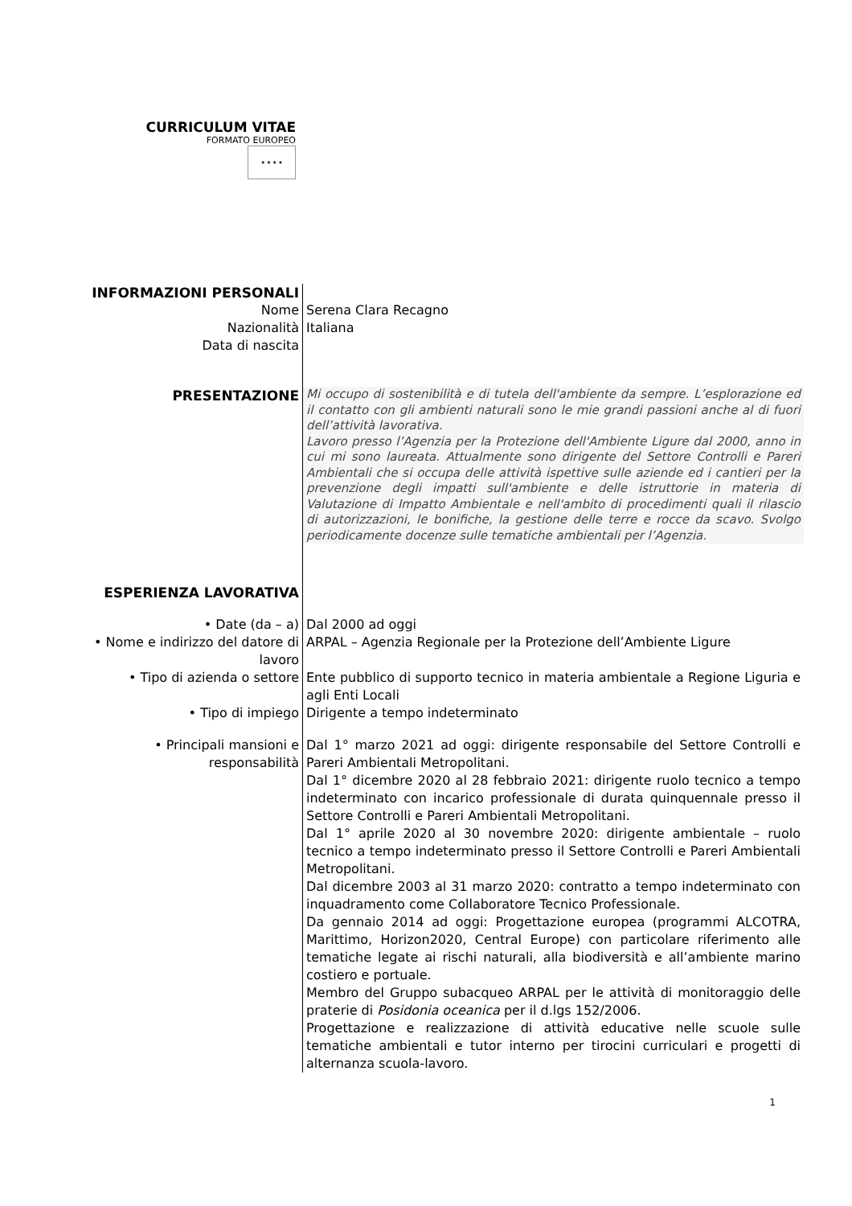CURRICULUM VITAE
FORMATO EUROPEO
★ ★ ★ ★
| INFORMAZIONI PERSONALI | |
| Nome | Serena Clara Recagno |
| Nazionalità | Italiana |
| Data di nascita | |
| PRESENTAZIONE | Mi occupo di sostenibilità e di tutela dell'ambiente da sempre. L’esplorazione ed il contatto con gli ambienti naturali sono le mie grandi passioni anche al di fuori dell’attività lavorativa. Lavoro presso l’Agenzia per la Protezione dell'Ambiente Ligure dal 2000, anno in cui mi sono laureata. Attualmente sono dirigente del Settore Controlli e Pareri Ambientali che si occupa delle attività ispettive sulle aziende ed i cantieri per la prevenzione degli impatti sull'ambiente e delle istruttorie in materia di Valutazione di Impatto Ambientale e nell'ambito di procedimenti quali il rilascio di autorizzazioni, le bonifiche, la gestione delle terre e rocce da scavo. Svolgo periodicamente docenze sulle tematiche ambientali per l’Agenzia. |
| ESPERIENZA LAVORATIVA | |
| • Date (da – a) | Dal 2000 ad oggi |
| • Nome e indirizzo del datore di lavoro | ARPAL – Agenzia Regionale per la Protezione dell’Ambiente Ligure |
| • Tipo di azienda o settore | Ente pubblico di supporto tecnico in materia ambientale a Regione Liguria e agli Enti Locali |
| • Tipo di impiego | Dirigente a tempo indeterminato |
| • Principali mansioni e responsabilità | Dal 1° marzo 2021 ad oggi: dirigente responsabile del Settore Controlli e Pareri Ambientali Metropolitani. Dal 1° dicembre 2020 al 28 febbraio 2021: dirigente ruolo tecnico a tempo indeterminato con incarico professionale di durata quinquennale presso il Settore Controlli e Pareri Ambientali Metropolitani. Dal 1° aprile 2020 al 30 novembre 2020: dirigente ambientale – ruolo tecnico a tempo indeterminato presso il Settore Controlli e Pareri Ambientali Metropolitani. Dal dicembre 2003 al 31 marzo 2020: contratto a tempo indeterminato con inquadramento come Collaboratore Tecnico Professionale. Da gennaio 2014 ad oggi: Progettazione europea (programmi ALCOTRA, Marittimo, Horizon2020, Central Europe) con particolare riferimento alle tematiche legate ai rischi naturali, alla biodiversità e all’ambiente marino costiero e portuale. Membro del Gruppo subacqueo ARPAL per le attività di monitoraggio delle praterie di Posidonia oceanica per il d.lgs 152/2006. Progettazione e realizzazione di attività educative nelle scuole sulle tematiche ambientali e tutor interno per tirocini curriculari e progetti di alternanza scuola-lavoro. |
1